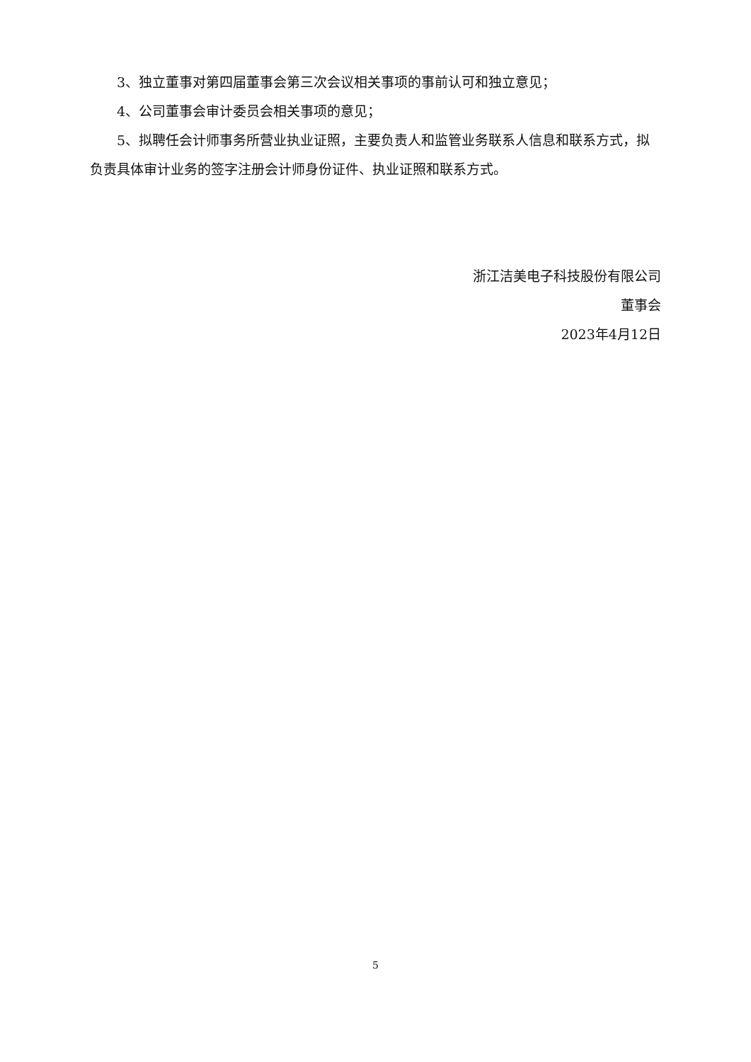3、独立董事对第四届董事会第三次会议相关事项的事前认可和独立意见；
4、公司董事会审计委员会相关事项的意见；
5、拟聘任会计师事务所营业执业证照，主要负责人和监管业务联系人信息和联系方式，拟负责具体审计业务的签字注册会计师身份证件、执业证照和联系方式。
浙江洁美电子科技股份有限公司
董事会
2023年4月12日
5